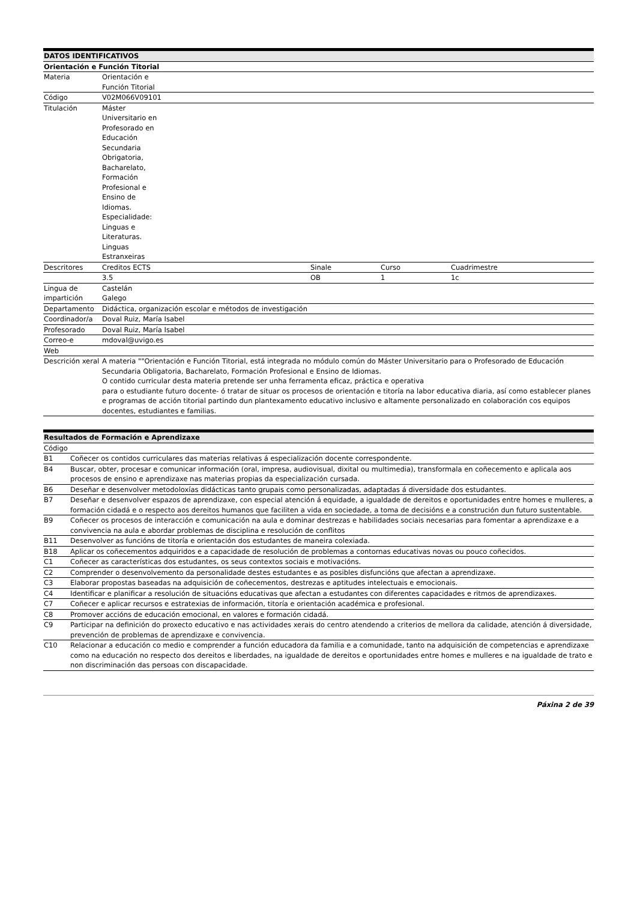| DATOS IDENTIFICATIVOS | | | | |
| --- | --- | --- | --- | --- |
| Orientación e Función Titorial | | | | |
| Materia | Orientación e Función Titorial | | | |
| Código | V02M066V09101 | | | |
| Titulación | Máster Universitario en Profesorado en Educación Secundaria Obrigatoria, Bacharelato, Formación Profesional e Ensino de Idiomas. Especialidade: Linguas e Literaturas. Linguas Estranxeiras | | | |
| Descritores | Creditos ECTS | Sinale | Curso | Cuadrimestre |
| | 3.5 | OB | 1 | 1c |
| Lingua de impartición | Castelán Galego | | | |
| Departamento | Didáctica, organización escolar e métodos de investigación | | | |
| Coordinador/a | Doval Ruiz, María Isabel | | | |
| Profesorado | Doval Ruiz, María Isabel | | | |
| Correo-e | mdoval@uvigo.es | | | |
| Web | | | | |
| Descrición xeral | A materia ""Orientación e Función Titorial, está integrada no módulo común do Máster Universitario para o Profesorado de Educación Secundaria Obligatoria, Bacharelato, Formación Profesional e Ensino de Idiomas. O contido curricular desta materia pretende ser unha ferramenta eficaz, práctica e operativa para o estudiante futuro docente- ó tratar de situar os procesos de orientación e titoría na labor educativa diaria, así como establecer planes e programas de acción titorial partindo dun plantexamento educativo inclusivo e altamente personalizado en colaboración cos equipos docentes, estudiantes e familias. | | | |
| Resultados de Formación e Aprendizaxe | |
| --- | --- |
| Código | |
| B1 | Coñecer os contidos curriculares das materias relativas á especialización docente correspondente. |
| B4 | Buscar, obter, procesar e comunicar información (oral, impresa, audiovisual, dixital ou multimedia), transformala en coñecemento e aplicala aos procesos de ensino e aprendizaxe nas materias propias da especialización cursada. |
| B6 | Deseñar e desenvolver metodoloxías didácticas tanto grupais como personalizadas, adaptadas á diversidade dos estudantes. |
| B7 | Deseñar e desenvolver espazos de aprendizaxe, con especial atención á equidade, a igualdade de dereitos e oportunidades entre homes e mulleres, a formación cidadá e o respecto aos dereitos humanos que faciliten a vida en sociedade, a toma de decisións e a construción dun futuro sustentable. |
| B9 | Coñecer os procesos de interacción e comunicación na aula e dominar destrezas e habilidades sociais necesarias para fomentar a aprendizaxe e a convivencia na aula e abordar problemas de disciplina e resolución de conflitos |
| B11 | Desenvolver as funcións de titoría e orientación dos estudantes de maneira colexiada. |
| B18 | Aplicar os coñecementos adquiridos e a capacidade de resolución de problemas a contornas educativas novas ou pouco coñecidos. |
| C1 | Coñecer as características dos estudantes, os seus contextos sociais e motivacións. |
| C2 | Comprender o desenvolvemento da personalidade destes estudantes e as posibles disfuncións que afectan a aprendizaxe. |
| C3 | Elaborar propostas baseadas na adquisición de coñecementos, destrezas e aptitudes intelectuais e emocionais. |
| C4 | Identificar e planificar a resolución de situacións educativas que afectan a estudantes con diferentes capacidades e ritmos de aprendizaxes. |
| C7 | Coñecer e aplicar recursos e estratexias de información, titoría e orientación académica e profesional. |
| C8 | Promover accións de educación emocional, en valores e formación cidadá. |
| C9 | Participar na definición do proxecto educativo e nas actividades xerais do centro atendendo a criterios de mellora da calidade, atención á diversidade, prevención de problemas de aprendizaxe e convivencia. |
| C10 | Relacionar a educación co medio e comprender a función educadora da familia e a comunidade, tanto na adquisición de competencias e aprendizaxe como na educación no respecto dos dereitos e liberdades, na igualdade de dereitos e oportunidades entre homes e mulleres e na igualdade de trato e non discriminación das persoas con discapacidade. |
Páxina 2 de 39